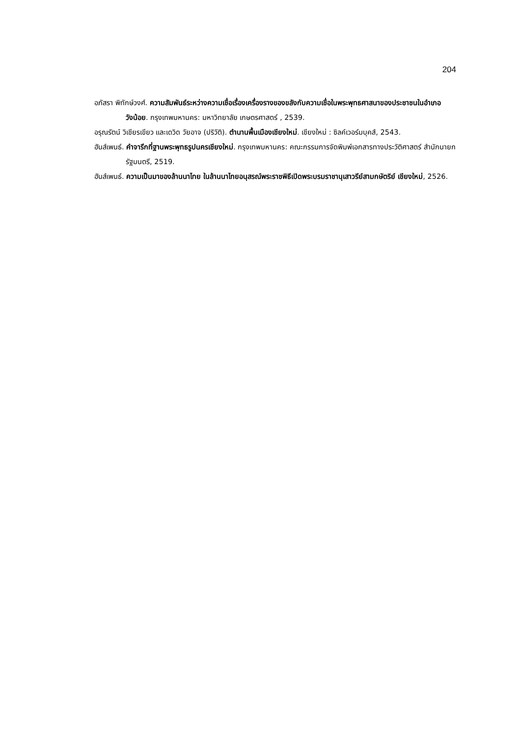204
อภัสรา พิทักษ์วงศ์. ความสัมพันธ์ระหว่างความเชื่อเรื่องเครื่องรางของขลังกับความเชื่อในพระพุทธศาสนาของประชาชนในอำเภอวังน้อย. กรุงเทพมหานคร: มหาวิทยาลัย เกษตรศาสตร์ , 2539.
อรุณรัตน์ วิเชียรเขียว และเดวิด วัยอาจ (ปริวัติ). ตำนานพื้นเมืองเชียงใหม่. เชียงใหม่ : ซิลค์เวอร์มบุคส์, 2543.
ฮันส์เพนธ์. คำจารึกที่ฐานพระพุทธรูปนครเชียงใหม่. กรุงเทพมหานคร: คณะกรรมการจัดพิมพ์เอกสารทางประวัติศาสตร์ สำนักนายกรัฐมนตรี, 2519.
ฮันส์เพนธ์. ความเป็นมาของล้านนาไทย ในล้านนาไทยอนุสรณ์พระราชพิธีเปิดพระบรมราชานุเสาวรีย์สามกษัตริย์ เชียงใหม่, 2526.